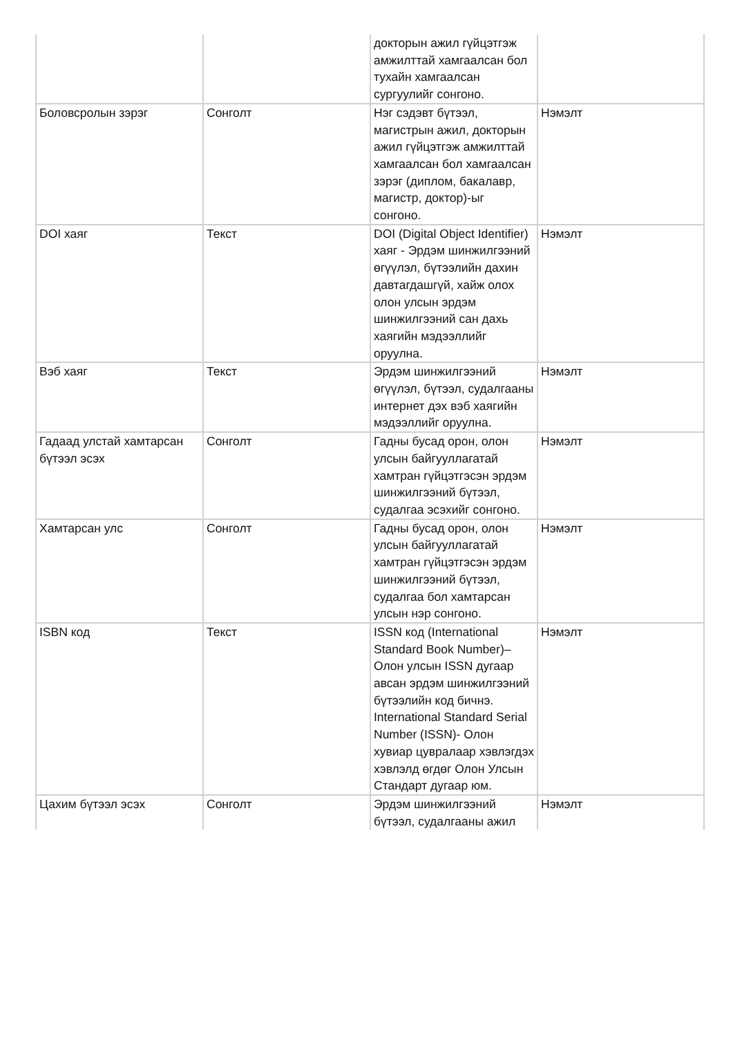| | | докторын ажил гүйцэтгэж амжилттай хамгаалсан бол тухайн хамгаалсан сургуулийг сонгоно. | |
| Боловсролын зэрэг | Сонголт | Нэг сэдэвт бүтээл, магистрын ажил, докторын ажил гүйцэтгэж амжилттай хамгаалсан бол хамгаалсан зэрэг (диплом, бакалавр, магистр, доктор)-ыг сонгоно. | Нэмэлт |
| DOI хаяг | Текст | DOI (Digital Object Identifier) хаяг - Эрдэм шинжилгээний өгүүлэл, бүтээлийн дахин давтагдашгүй, хайж олох олон улсын эрдэм шинжилгээний сан дахь хаягийн мэдээллийг оруулна. | Нэмэлт |
| Вэб хаяг | Текст | Эрдэм шинжилгээний өгүүлэл, бүтээл, судалгааны интернет дэх вэб хаягийн мэдээллийг оруулна. | Нэмэлт |
| Гадаад улстай хамтарсан бүтээл эсэх | Сонголт | Гадны бусад орон, олон улсын байгууллагатай хамтран гүйцэтгэсэн эрдэм шинжилгээний бүтээл, судалгаа эсэхийг сонгоно. | Нэмэлт |
| Хамтарсан улс | Сонголт | Гадны бусад орон, олон улсын байгууллагатай хамтран гүйцэтгэсэн эрдэм шинжилгээний бүтээл, судалгаа бол хамтарсан улсын нэр сонгоно. | Нэмэлт |
| ISBN код | Текст | ISSN код (International Standard Book Number)–Олон улсын ISSN дугаар авсан эрдэм шинжилгээний бүтээлийн код бичнэ. International Standard Serial Number (ISSN)- Олон хувиар цувралаар хэвлэгдэх хэвлэлд өгдөг Олон Улсын Стандарт дугаар юм. | Нэмэлт |
| Цахим бүтээл эсэх | Сонголт | Эрдэм шинжилгээний бүтээл, судалгааны ажил | Нэмэлт |